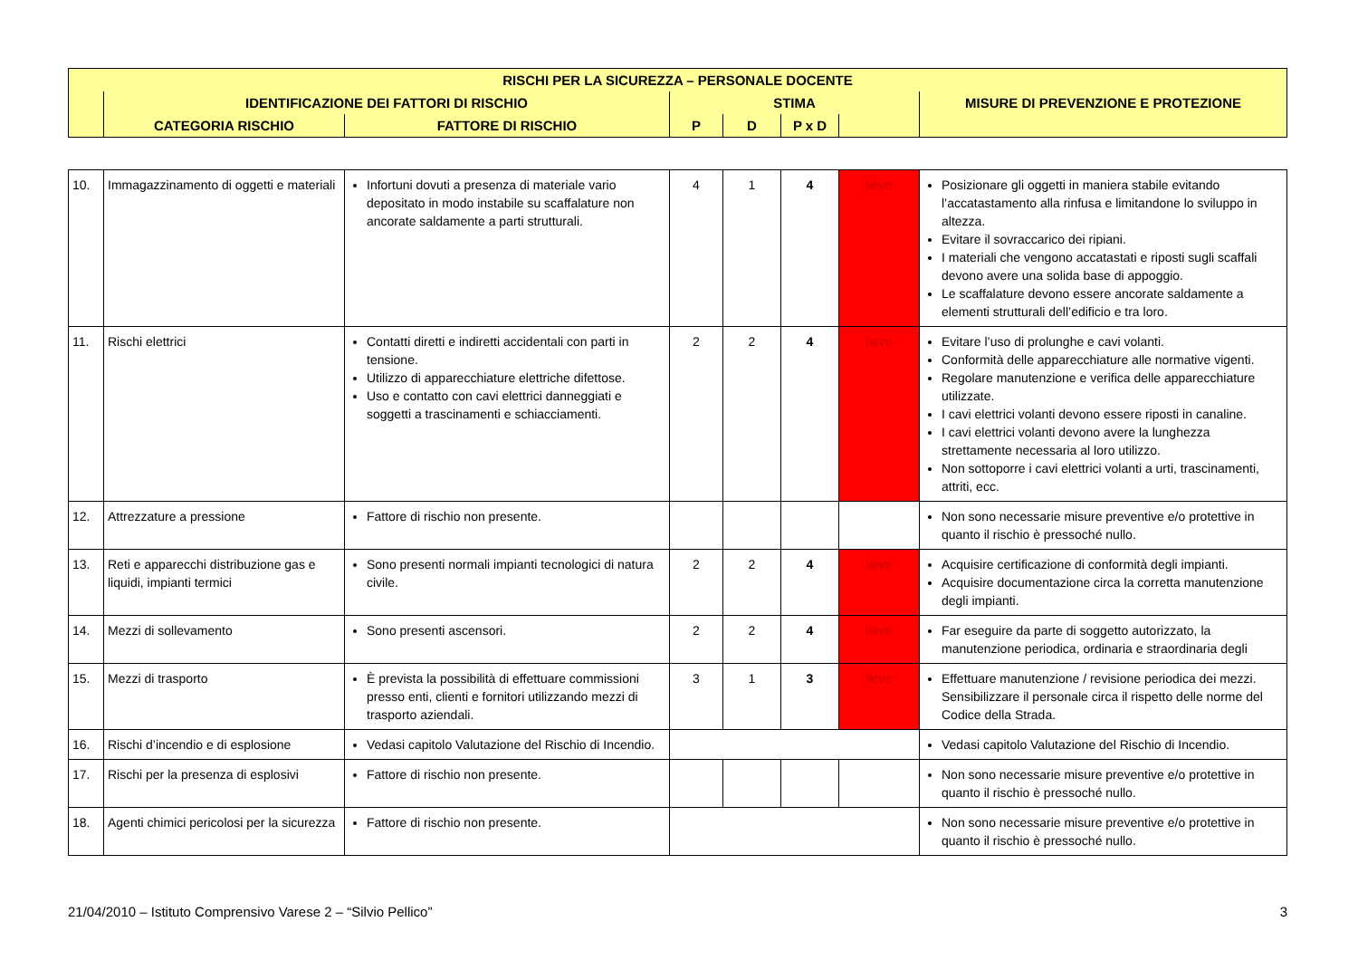| RISCHI PER LA SICUREZZA – PERSONALE DOCENTE | | | | | | | |
| | IDENTIFICAZIONE DEI FATTORI DI RISCHIO | | STIMA | | | | MISURE DI PREVENZIONE E PROTEZIONE |
| | CATEGORIA RISCHIO | FATTORE DI RISCHIO | P | D | P x D | | |
| 10. | Immagazzinamento di oggetti e materiali | Infortuni dovuti a presenza di materiale vario depositato in modo instabile su scaffalature non ancorate saldamente a parti strutturali. | 4 | 1 | 4 | lieve | Posizionare gli oggetti in maniera stabile evitando l’accatastamento alla rinfusa e limitandone lo sviluppo in altezza. Evitare il sovraccarico dei ripiani. I materiali che vengono accatastati e riposti sugli scaffali devono avere una solida base di appoggio. Le scaffalature devono essere ancorate saldamente a elementi strutturali dell’edificio e tra loro. |
| 11. | Rischi elettrici | Contatti diretti e indiretti accidentali con parti in tensione. Utilizzo di apparecchiature elettriche difettose. Uso e contatto con cavi elettrici danneggiati e soggetti a trascinamenti e schiacciamenti. | 2 | 2 | 4 | lieve | Evitare l’uso di prolunghe e cavi volanti. Conformità delle apparecchiature alle normative vigenti. Regolare manutenzione e verifica delle apparecchiature utilizzate. I cavi elettrici volanti devono essere riposti in canaline. I cavi elettrici volanti devono avere la lunghezza strettamente necessaria al loro utilizzo. Non sottoporre i cavi elettrici volanti a urti, trascinamenti, attriti, ecc. |
| 12. | Attrezzature a pressione | Fattore di rischio non presente. | | | | | Non sono necessarie misure preventive e/o protettive in quanto il rischio è pressoché nullo. |
| 13. | Reti e apparecchi distribuzione gas e liquidi, impianti termici | Sono presenti normali impianti tecnologici di natura civile. | 2 | 2 | 4 | lieve | Acquisire certificazione di conformità degli impianti. Acquisire documentazione circa la corretta manutenzione degli impianti. |
| 14. | Mezzi di sollevamento | Sono presenti ascensori. | 2 | 2 | 4 | lieve | Far eseguire da parte di soggetto autorizzato, la manutenzione periodica, ordinaria e straordinaria degli |
| 15. | Mezzi di trasporto | È prevista la possibilità di effettuare commissioni presso enti, clienti e fornitori utilizzando mezzi di trasporto aziendali. | 3 | 1 | 3 | lieve | Effettuare manutenzione / revisione periodica dei mezzi. Sensibilizzare il personale circa il rispetto delle norme del Codice della Strada. |
| 16. | Rischi d’incendio e di esplosione | Vedasi capitolo Valutazione del Rischio di Incendio. | | | | | Vedasi capitolo Valutazione del Rischio di Incendio. |
| 17. | Rischi per la presenza di esplosivi | Fattore di rischio non presente. | | | | | Non sono necessarie misure preventive e/o protettive in quanto il rischio è pressoché nullo. |
| 18. | Agenti chimici pericolosi per la sicurezza | Fattore di rischio non presente. | | | | | Non sono necessarie misure preventive e/o protettive in quanto il rischio è pressoché nullo. |
21/04/2010 – Istituto Comprensivo Varese 2 – “Silvio Pellico” 3